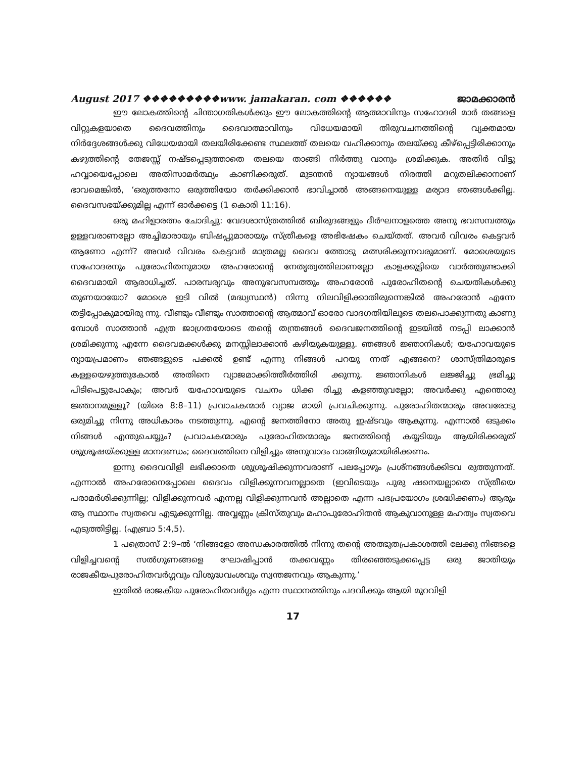August 2017 ❖❖❖❖❖❖❖❖❖www. jamakaran. com ❖❖❖❖❖❖ ജാമക്കാരൻ
ഈ ലോകത്തിന്റെ ചിന്താഗതികൾക്കും ഈ ലോകത്തിന്റെ ആത്മാവിനും സഹോദരി മാർ തങ്ങളെ വിറ്റുകളയാതെ ദൈവത്തിനും ദൈവാത്മാവിനും വിധേയമായി തിരുവചനത്തിന്റെ വ്യക്തമായ നിർദ്ദേശങ്ങൾക്കു വിധേയമായി തലയിരിക്കേണ്ട സ്ഥലത്ത് തലയെ വഹിക്കാനും തലയ്ക്കു കീഴ്പ്പെട്ടിരിക്കാനും കഴുത്തിന്റെ തേജസ്സ് നഷ്ടപ്പെടുത്താതെ തലയെ താങ്ങി നിർത്തു വാനും ശ്രമിക്കുക. അതിർ വിട്ടു ഹവ്വായെപ്പോലെ അതിസാമർത്ഥ്യം കാണിക്കരുത്. മുടന്തൻ ന്യായങ്ങൾ നിരത്തി മറുതലിക്കാനാണ് ഭാവമെങ്കിൽ, ‘ഒരുത്തനോ ഒരുത്തിയോ തർക്കിക്കാൻ ഭാവിച്ചാൽ അങ്ങനെയുള്ള മര്യാദ ഞങ്ങൾക്കില്ല. ദൈവസഭയ്ക്കുമില്ല എന്ന് ഓർക്കട്ടെ (1 കൊരി 11:16).
ഒരു മഹിളാരത്നം ചോദിച്ചു: വേദശാസ്ത്രത്തിൽ ബിരുദങ്ങളും ദീർഘനാളത്തെ അനു ഭവസമ്പത്തും ഉള്ളവരാണല്ലോ അച്ചിമാരായും ബിഷപ്പുമാരായും സ്ത്രീകളെ അഭിഷേകം ചെയ്തത്. അവർ വിവരം കെട്ടവർ ആണോ എന്ന്? അവർ വിവരം കെട്ടവർ മാത്രമല്ല ദൈവ ത്തോടു മത്സരിക്കുന്നവരുമാണ്. മോശെയുടെ സഹോദരനും പുരോഹിതനുമായ അഹരോന്റെ നേതൃത്വത്തിലാണല്ലോ കാളക്കുട്ടിയെ വാർത്തുണ്ടാക്കി ദൈവമായി ആരാധിച്ചത്. പാരമ്പര്യവും അനുഭവസമ്പത്തും അഹരോൻ പുരോഹിതന്റെ ചെയതികൾക്കു തുണയായോ? മോശെ ഇടി വിൽ (മദ്ധ്യസ്ഥൻ) നിന്നു നിലവിളിക്കാതിരുന്നെങ്കിൽ അഹരോൻ എന്നേ തട്ടിപ്പോകുമായിരു ന്നു. വീണ്ടും വീണ്ടും സാത്താന്റെ ആത്മാവ് ഓരോ വാദഗതിയിലൂടെ തലപൊക്കുന്നതു കാണു മ്പോൾ സാത്താൻ എത്ര ജാഗ്രതയോടെ തന്റെ തന്ത്രങ്ങൾ ദൈവജനത്തിന്റെ ഇടയിൽ നടപ്പി ലാക്കാൻ ശ്രമിക്കുന്നു എന്നേ ദൈവമക്കൾക്കു മനസ്സിലാക്കാൻ കഴിയുകയുള്ളു. ഞങ്ങൾ ജ്ഞാനികൾ; യഹോവയുടെ ന്യായപ്രമാണം ഞങ്ങളുടെ പക്കൽ ഉണ്ട് എന്നു നിങ്ങൾ പറയു ന്നത് എങ്ങനെ? ശാസ്ത്രിമാരുടെ കള്ളയെഴുത്തുകോൽ അതിനെ വ്യാജമാക്കിത്തീർത്തിരി ക്കുന്നു. ജ്ഞാനികൾ ലജ്ജിച്ചു ഭ്രമിച്ചു പിടിപെട്ടുപോകും; അവർ യഹോവയുടെ വചനം ധിക്ക രിച്ചു കളഞ്ഞുവല്ലോ; അവർക്കു എന്തൊരു ജ്ഞാനമുള്ളൂ? (യിരെ 8:8–11) പ്രവാചകന്മാർ വ്യാജ മായി പ്രവചിക്കുന്നു. പുരോഹിതന്മാരും അവരോടു ഒരുമിച്ചു നിന്നു അധികാരം നടത്തുന്നു. എന്റെ ജനത്തിനോ അതു ഇഷ്ടവും ആകുന്നു. എന്നാൽ ഒടുക്കം നിങ്ങൾ എന്തുചെയ്യും? പ്രവാചകന്മാരും പുരോഹിതന്മാരും ജനത്തിന്റെ കയ്യടിയും ആയിരിക്കരുത് ശുശ്രൂഷയ്ക്കുള്ള മാനദണ്ഡം; ദൈവത്തിനെ വിളിച്ചും അനുവാദം വാങ്ങിയുമായിരിക്കണം.
ഇന്നു ദൈവവിളി ലഭിക്കാതെ ശുശ്രൂഷിക്കുന്നവരാണ് പലപ്പോഴും പ്രശ്നങ്ങൾക്കിടവ രുത്തുന്നത്. എന്നാൽ അഹരോനെപ്പോലെ ദൈവം വിളിക്കുന്നവനല്ലാതെ (ഇവിടെയും പുരു ഷനെയല്ലാതെ സ്ത്രീയെ പരാമർശിക്കുന്നില്ല; വിളിക്കുന്നവർ എന്നല്ല വിളിക്കുന്നവൻ അല്ലാതെ എന്ന പദപ്രയോഗം ശ്രദ്ധിക്കണം) ആരും ആ സ്ഥാനം സ്വതവെ എടുക്കുന്നില്ല. അവ്വണ്ണം ക്രിസ്തുവും മഹാപുരോഹിതൻ ആകുവാനുള്ള മഹത്വം സ്വതവെ എടുത്തിട്ടില്ല. (എബ്രാ 5:4,5).
1 പത്രൊസ് 2:9–ൽ ‘നിങ്ങളോ അന്ധകാരത്തിൽ നിന്നു തന്റെ അത്ഭുതപ്രകാശത്തി ലേക്കു നിങ്ങളെ വിളിച്ചവന്റെ സൽഗുണങ്ങളെ ഘോഷിപ്പാൻ തക്കവണ്ണം തിരഞ്ഞെടുക്കപ്പെട്ട ഒരു ജാതിയും രാജകീയപുരോഹിതവർഗ്ഗവും വിശുദ്ധവംശവും സ്വന്തജനവും ആകുന്നു.’
ഇതിൽ രാജകീയ പുരോഹിതവർഗ്ഗം എന്ന സ്ഥാനത്തിനും പദവിക്കും ആയി മുറവിളി
17